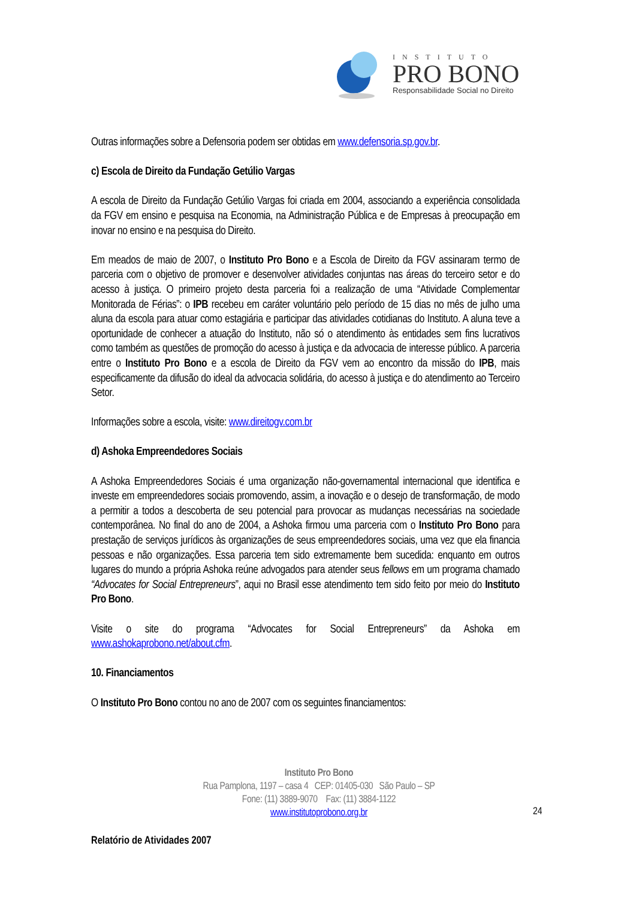INSTITUTO
PRO BONO
Responsabilidade Social no Direito
Outras informações sobre a Defensoria podem ser obtidas em www.defensoria.sp.gov.br.
c) Escola de Direito da Fundação Getúlio Vargas
A escola de Direito da Fundação Getúlio Vargas foi criada em 2004, associando a experiência consolidada da FGV em ensino e pesquisa na Economia, na Administração Pública e de Empresas à preocupação em inovar no ensino e na pesquisa do Direito.
Em meados de maio de 2007, o Instituto Pro Bono e a Escola de Direito da FGV assinaram termo de parceria com o objetivo de promover e desenvolver atividades conjuntas nas áreas do terceiro setor e do acesso à justiça. O primeiro projeto desta parceria foi a realização de uma “Atividade Complementar Monitorada de Férias”: o IPB recebeu em caráter voluntário pelo período de 15 dias no mês de julho uma aluna da escola para atuar como estagiária e participar das atividades cotidianas do Instituto. A aluna teve a oportunidade de conhecer a atuação do Instituto, não só o atendimento às entidades sem fins lucrativos como também as questões de promoção do acesso à justiça e da advocacia de interesse público. A parceria entre o Instituto Pro Bono e a escola de Direito da FGV vem ao encontro da missão do IPB, mais especificamente da difusão do ideal da advocacia solidária, do acesso à justiça e do atendimento ao Terceiro Setor.
Informações sobre a escola, visite: www.direitogv.com.br
d) Ashoka Empreendedores Sociais
A Ashoka Empreendedores Sociais é uma organização não-governamental internacional que identifica e investe em empreendedores sociais promovendo, assim, a inovação e o desejo de transformação, de modo a permitir a todos a descoberta de seu potencial para provocar as mudanças necessárias na sociedade contemporânea. No final do ano de 2004, a Ashoka firmou uma parceria com o Instituto Pro Bono para prestação de serviços jurídicos às organizações de seus empreendedores sociais, uma vez que ela financia pessoas e não organizações. Essa parceria tem sido extremamente bem sucedida: enquanto em outros lugares do mundo a própria Ashoka reúne advogados para atender seus fellows em um programa chamado “Advocates for Social Entrepreneurs”, aqui no Brasil esse atendimento tem sido feito por meio do Instituto Pro Bono.
Visite o site do programa “Advocates for Social Entrepreneurs” da Ashoka em www.ashokaprobono.net/about.cfm.
10. Financiamentos
O Instituto Pro Bono contou no ano de 2007 com os seguintes financiamentos:
Instituto Pro Bono
Rua Pamplona, 1197 – casa 4 CEP: 01405-030 São Paulo – SP
Fone: (11) 3889-9070 Fax: (11) 3884-1122
www.institutoprobono.org.br
24
Relatório de Atividades 2007